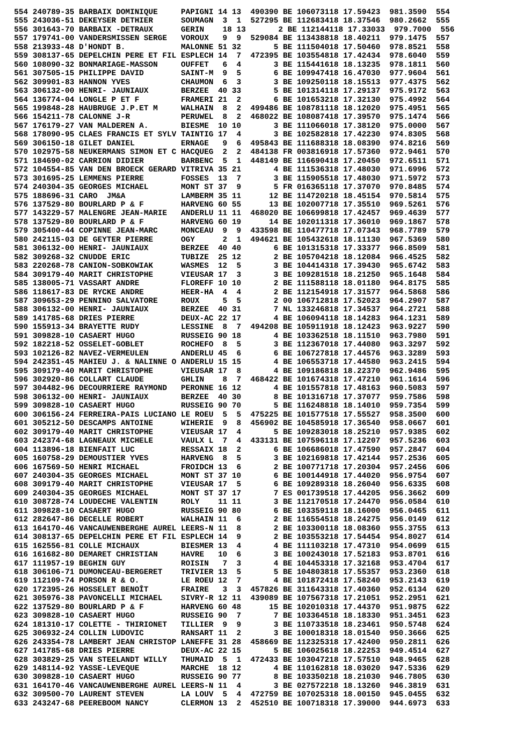554 240789-35 BARBAIX DOMINIQUE     PAPIGNI 14 13  490390 BE 106073118 17.59423  981.3590  554
555 243036-51 DEKEYSER DETHIER      SOUMAGN  3  1  527295 BE 112683418 18.37546  980.2662  555
556 301643-70 BARBAIX -DETRAUX      GERIN    18 13       2 BE 112144118 17.33033  979.7000  556
557 179741-00 VANDERSMISSEN SERGE   VOROUX   9  9  529084 BE 113438818 18.40211  979.1475  557
558 213933-48 D'HONDT B.            MALONNE 51 32       5 BE 111504018 17.50460  978.8521  558
559 308137-65 DEPELCHIN PERE ET FIL ESPLECH 14  7  472395 BE 103554818 17.42434  978.6040  559
560 108090-32 BONMARIAGE-MASSON     OUFFET   6  4       3 BE 115441618 18.13235  978.1811  560
561 307505-15 PHILIPPE DAVID        SAINT-M  9  5       6 BE 109947418 16.47030  977.9604  561
562 309901-83 HANNON YVES           CHAUMON  6  3       3 BE 109250118 18.15513  977.4375  562
563 306132-00 HENRI- JAUNIAUX       BERZEE  40 33       5 BE 101314118 17.29137  975.9172  563
564 136774-04 LONGLE P ET F         FRAMERI 21  2       6 BE 101653218 17.32130  975.4992  564
565 199848-28 HAUBRUGE J.P.ET M     WALHAIN  8  2  499486 BE 108781118 18.12020  975.4951  565
566 154211-78 CALONNE J-R           PERUWEL  8  2  468022 BE 108087418 17.39570  975.1474  566
567 176179-27 VAN MALDEREN A.       BIESME  10 10       3 BE 111066018 17.38120  975.0000  567
568 178090-95 CLAES FRANCIS ET SYLV TAINTIG 17  4       3 BE 102582818 17.42230  974.8305  568
569 306150-18 GILET DANIEL          ERNAGE   9  6  495843 BE 111688318 18.08390  974.8216  569
570 102975-58 NEUKERMANS SIMON ET C HACQUEG  2  2  484138 FR 003816918 17.57360  972.9461  570
571 184690-02 CARRION DIDIER        BARBENC  5  1  448149 BE 116690418 17.20450  972.6511  571
572 104554-85 VAN DEN BROECK GERARD VITRIVA 35 21       4 BE 111536318 17.48030  971.6996  572
573 301695-25 LEMMENS PIERRE        FOSSES  13  7       3 BE 115905518 17.48030  971.5972  573
574 240304-35 GEORGES MICHAEL       MONT ST 37  9       5 FR 016365118 17.37070  970.8485  574
575 188696-31 CARO  JM&A            LAMBERM 35 11      12 BE 114720218 18.45154  970.5814  575
576 137529-80 BOURLARD P & F        HARVENG 60 55      13 BE 102007718 17.35510  969.5261  576
577 143229-57 MALENGRE JEAN-MARIE   ANDERLU 11 11  468020 BE 106699818 17.42457  969.4639  577
578 137529-80 BOURLARD P & F        HARVENG 60 19      14 BE 102011318 17.36010  969.1867  578
579 305400-44 COPINNE JEAN-MARC     MONCEAU  9  9  433598 BE 110477718 17.07343  968.7789  579
580 242115-03 DE GEYTER PIERRE      OGY      2  1  494621 BE 105432618 18.11130  967.5369  580
581 306132-00 HENRI- JAUNIAUX       BERZEE  40 40       6 BE 101315318 17.33377  966.8509  581
582 309268-32 CNUDDE ERIC           TUBIZE  25 12       2 BE 105704218 18.12084  966.4525  582
583 220268-78 CANION-SOBKOWIAK      WASMES  12  5       3 BE 104414318 17.39430  965.6742  583
584 309179-40 MARIT CHRISTOPHE      VIEUSAR 17  3       3 BE 109281518 18.21250  965.1648  584
585 138005-71 VASSART ANDRE         FLOREFF 10 10       2 BE 111588118 18.01180  964.8175  585
586 118617-83 DE RYCKE ANDRE        HEER-HA  4  4       2 BE 112154918 17.31577  964.5868  586
587 309653-29 PENNINO SALVATORE     ROUX     5  5       2 00 106712818 17.52023  964.2907  587
588 306132-00 HENRI- JAUNIAUX       BERZEE  40 31       7 NL 133246818 17.34537  964.2721  588
589 141785-68 DRIES PIERRE          DEUX-AC 22 17       4 BE 106094118 18.14283  964.1231  589
590 155913-34 BRAYETTE RUDY         LESSINE  8  7  494208 BE 105911918 18.12423  963.9227  590
591 309828-10 CASAERT HUGO          RUSSEIG 90 18       4 BE 103362518 18.11510  963.7980  591
592 182218-52 OSSELET-GOBLET        ROCHEFO  8  5       3 BE 112367018 17.44080  963.3297  592
593 102126-82 NAVEZ-VERMEULEN       ANDERLU 45  6       6 BE 106727818 17.44576  963.3289  593
594 242351-45 MAHIEU J. & NALINNE O ANDERLU 15 15       4 BE 106553718 17.44580  963.2415  594
595 309179-40 MARIT CHRISTOPHE      VIEUSAR 17  8       4 BE 109186818 18.22370  962.9486  595
596 302920-86 COLLART CLAUDE        GHLIN    8  7  468422 BE 101674318 17.47210  961.1614  596
597 304482-96 DECOURRIERE RAYMOND   PERONNE 16 12       4 BE 101557818 17.48163  960.5083  597
598 306132-00 HENRI- JAUNIAUX       BERZEE  40 30       8 BE 101316718 17.37077  959.7586  598
599 309828-10 CASAERT HUGO          RUSSEIG 90 70       5 BE 116248818 18.14010  959.7354  599
600 306156-24 FERREIRA-PAIS LUCIANO LE ROEU  5  5  475225 BE 101577518 17.55527  958.3500  600
601 305212-50 DESCAMPS ANTOINE      WIHERIE  9  8  456902 BE 104585918 17.36540  958.0667  601
602 309179-40 MARIT CHRISTOPHE      VIEUSAR 17  4       5 BE 109283018 18.25210  957.9385  602
603 242374-68 LAGNEAUX MICHELE      VAULX L  7  4  433131 BE 107596118 17.12207  957.5236  603
604 113896-18 BIENFAIT LUC          RESSAIX 18  2       6 BE 106686018 17.47590  957.2847  604
605 160758-29 DEMOUSTIER YVES       HARVENG  8  5       3 BE 102169818 17.42144  957.2536  605
606 167569-50 HENRI MICHAEL         FROIDCH 13  6       2 BE 100771718 17.20304  957.2456  606
607 240304-35 GEORGES MICHAEL       MONT ST 37 10       6 BE 100144918 17.44020  956.9754  607
608 309179-40 MARIT CHRISTOPHE      VIEUSAR 17  5       6 BE 109289318 18.26040  956.6335  608
609 240304-35 GEORGES MICHAEL       MONT ST 37 17       7 ES 001739518 17.44205  956.3662  609
610 308728-74 LOUDECHE VALENTIN     ROLY    11 11       3 BE 112170518 17.24470  956.0584  610
611 309828-10 CASAERT HUGO          RUSSEIG 90 80       6 BE 103359118 18.16000  956.0465  611
612 282647-86 DECELLE ROBERT        WALHAIN 11  6       2 BE 116554518 18.24275  956.0149  612
613 164170-46 VANCAUWENBERGHE AUREL LEERS-N 11  8       2 BE 103300118 18.08360  955.3755  613
614 308137-65 DEPELCHIN PERE ET FIL ESPLECH 14  9       2 BE 103553218 17.54454  954.8027  614
615 162556-81 COLLE MICHAUX         BIESMER 13  4       4 BE 111103218 17.47310  954.0699  615
616 161682-80 DEMARET CHRISTIAN     HAVRE   10  6       3 BE 100243018 17.52183  953.8701  616
617 111957-19 BEGHIN GUY            ROISIN   7  3       4 BE 104453318 17.32168  953.4704  617
618 306106-71 DUMONCEAU-BERGERET    TRIVIER 13  5       5 BE 104803818 17.55357  953.2360  618
619 112109-74 PORSON R & O.         LE ROEU 12  7       4 BE 101872418 17.58240  953.2143  619
620 172395-26 HOSSELET BENOÎT       FRAIRE   3  3  457826 BE 311643318 17.40360  952.6134  620
621 305976-38 PAVONCELLI MICHAEL    SIVRY-R 12 11  439089 BE 107567318 17.21051  952.2951  621
622 137529-80 BOURLARD P & F        HARVENG 60 48      15 BE 102010318 17.44370  951.9875  622
623 309828-10 CASAERT HUGO          RUSSEIG 90  7       7 BE 103364518 18.18330  951.3451  623
624 181310-17 COLETTE - THIRIONET   TILLIER  9  9       3 BE 110733518 18.23461  950.5748  624
625 306932-24 COLLIN LUDOVIC        RANSART 11  2       3 BE 100018318 18.01540  950.3666  625
626 243354-78 LAMBERT JEAN CHRISTOP LANEFFE 31 28  458669 BE 112325318 17.42400  950.2811  626
627 141785-68 DRIES PIERRE          DEUX-AC 22 15       5 BE 106025618 18.22253  949.4514  627
628 303829-25 VAN STEELANDT WILLY   THUMAID  5  1  472433 BE 103047218 17.57510  948.9465  628
629 148114-92 YASSE-LEVEQUE         MARCHE  18 12       4 BE 110162818 18.03020  947.5336  629
630 309828-10 CASAERT HUGO          RUSSEIG 90 77       8 BE 103350218 18.21030  946.7805  630
631 164170-46 VANCAUWENBERGHE AUREL LEERS-N 11  4       3 BE 027572218 18.13260  946.3819  631
632 309500-70 LAURENT STEVEN        LA LOUV  5  4  472759 BE 107025318 18.00150  945.0455  632
633 243247-68 PEEREBOOM NANCY       CLERMON 13  2  452510 BE 100718318 17.39000  944.6973  633